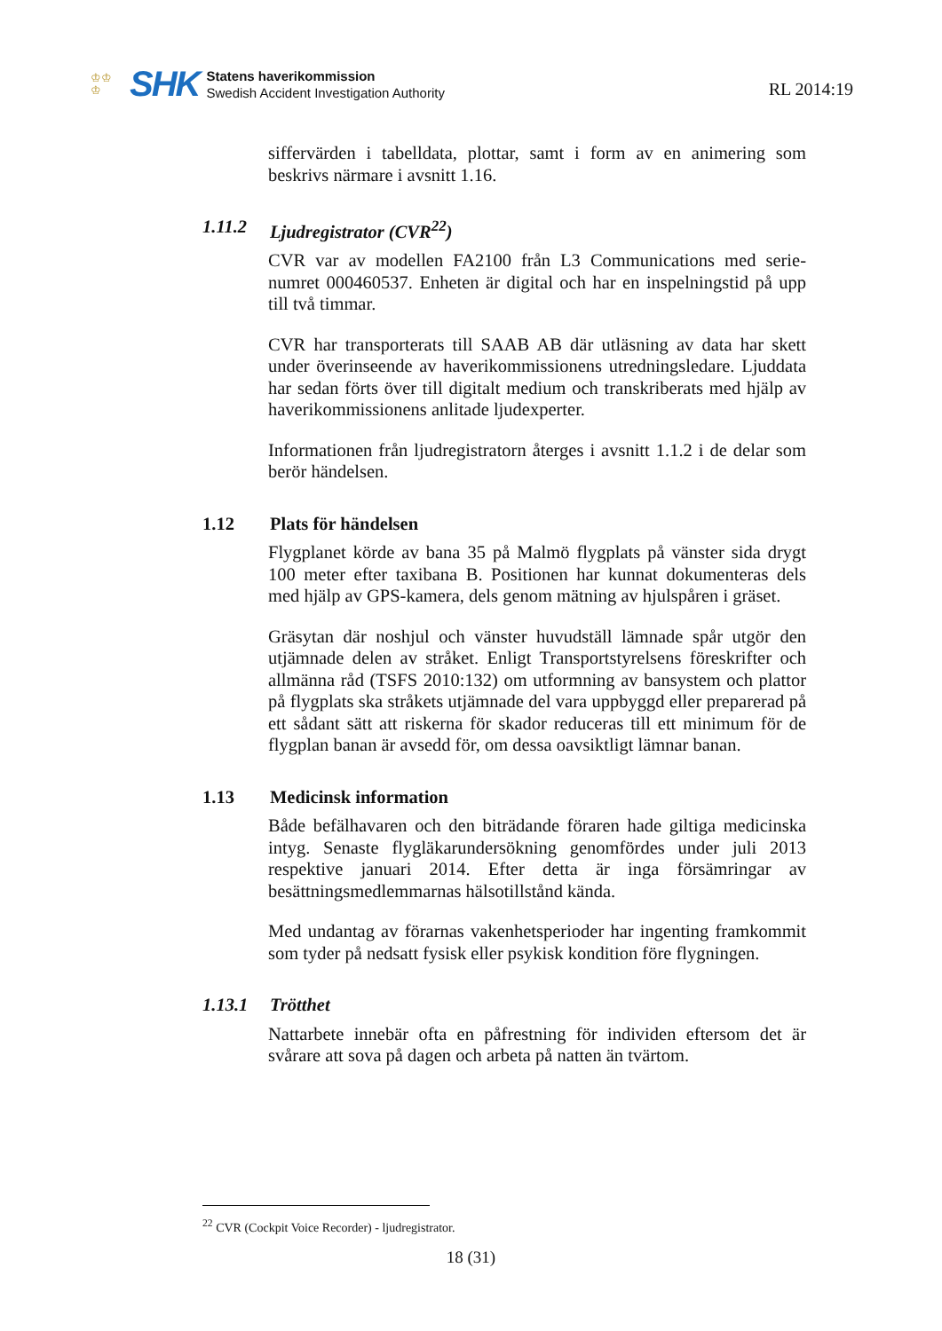♔♔
♔
SHK
Statens haverikommission
Swedish Accident Investigation Authority
RL 2014:19
siffervärden i tabelldata, plottar, samt i form av en animering som beskrivs närmare i avsnitt 1.16.
1.11.2 Ljudregistrator (CVR<sup>22</sup>)
CVR var av modellen FA2100 från L3 Communications med serie-numret 000460537. Enheten är digital och har en inspelningstid på upp till två timmar.
CVR har transporterats till SAAB AB där utläsning av data har skett under överinseende av haverikommissionens utredningsledare. Ljuddata har sedan förts över till digitalt medium och transkriberats med hjälp av haverikommissionens anlitade ljudexperter.
Informationen från ljudregistratorn återges i avsnitt 1.1.2 i de delar som berör händelsen.
1.12 Plats för händelsen
Flygplanet körde av bana 35 på Malmö flygplats på vänster sida drygt 100 meter efter taxibana B. Positionen har kunnat dokumenteras dels med hjälp av GPS-kamera, dels genom mätning av hjulspåren i gräset.
Gräsytan där noshjul och vänster huvudställ lämnade spår utgör den utjämnade delen av stråket. Enligt Transportstyrelsens föreskrifter och allmänna råd (TSFS 2010:132) om utformning av bansystem och plattor på flygplats ska stråkets utjämnade del vara uppbyggd eller preparerad på ett sådant sätt att riskerna för skador reduceras till ett minimum för de flygplan banan är avsedd för, om dessa oavsiktligt lämnar banan.
1.13 Medicinsk information
Både befälhavaren och den biträdande föraren hade giltiga medicinska intyg. Senaste flygläkarundersökning genomfördes under juli 2013 respektive januari 2014. Efter detta är inga försämringar av besättningsmedlemmarnas hälsotillstånd kända.
Med undantag av förarnas vakenhetsperioder har ingenting framkommit som tyder på nedsatt fysisk eller psykisk kondition före flygningen.
1.13.1 Trötthet
Nattarbete innebär ofta en påfrestning för individen eftersom det är svårare att sova på dagen och arbeta på natten än tvärtom.
<sup>22</sup> CVR (Cockpit Voice Recorder) - ljudregistrator.
18 (31)